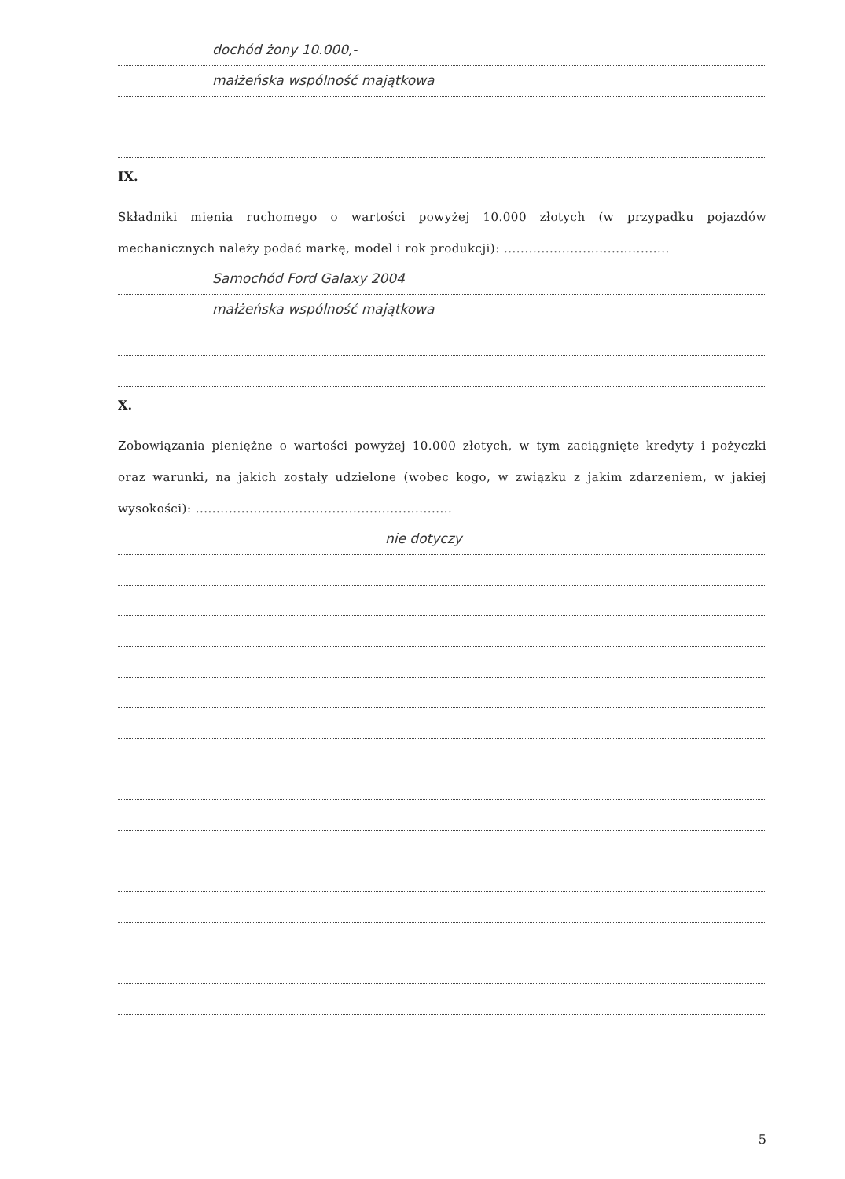dochód żony 10.000,-
małżeńska wspólność majątkowa
IX.
Składniki mienia ruchomego o wartości powyżej 10.000 złotych (w przypadku pojazdów mechanicznych należy podać markę, model i rok produkcji): ........................................
Samochód Ford Galaxy 2004
małżeńska wspólność majątkowa
X.
Zobowiązania pieniężne o wartości powyżej 10.000 złotych, w tym zaciągnięte kredyty i pożyczki oraz warunki, na jakich zostały udzielone (wobec kogo, w związku z jakim zdarzeniem, w jakiej wysokości): ..............................................................
nie dotyczy
5